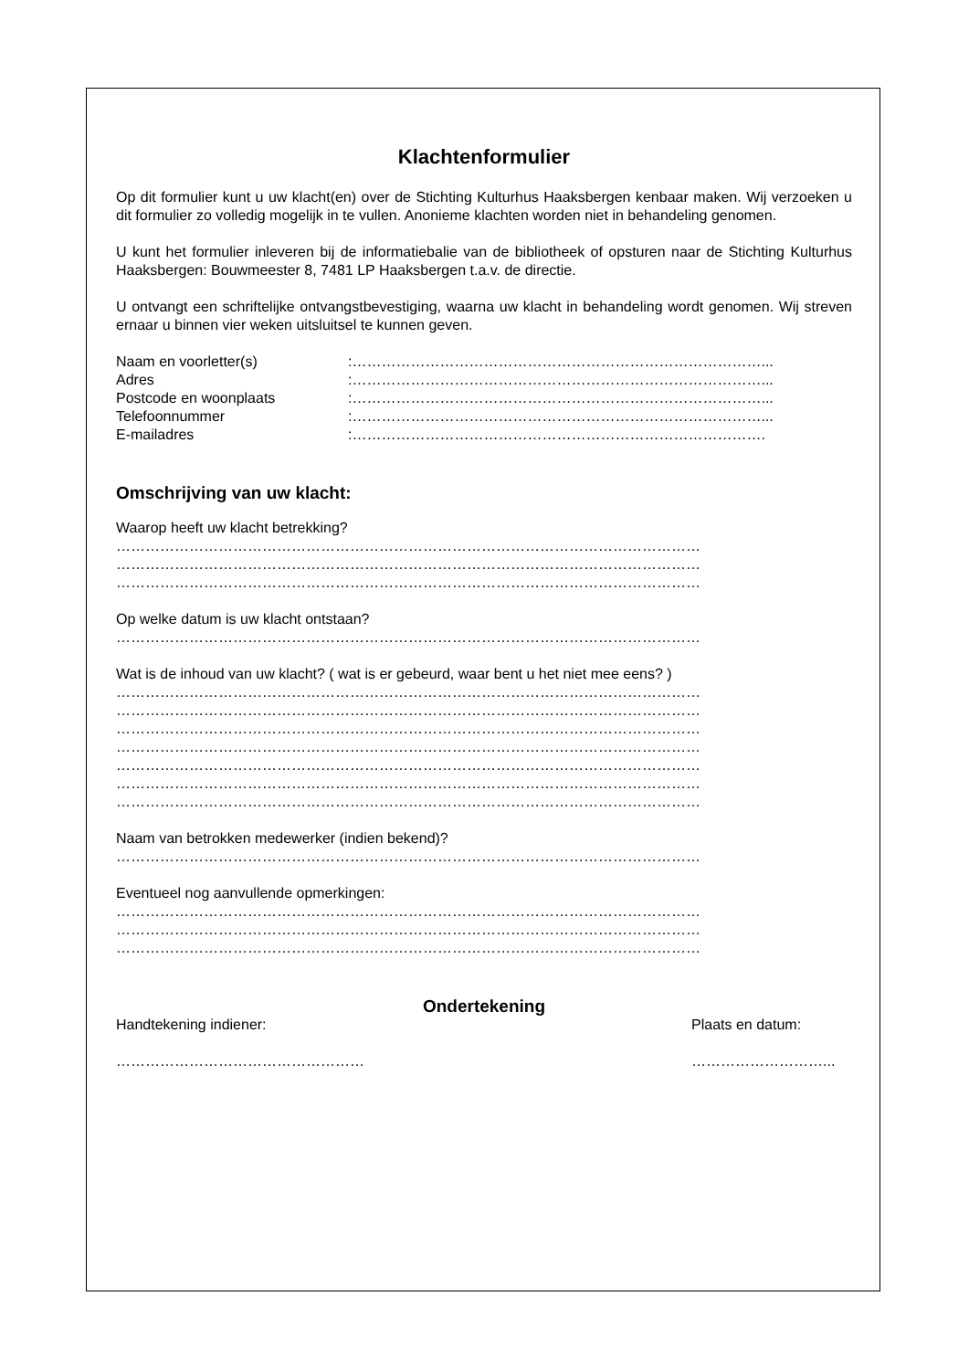Klachtenformulier
Op dit formulier kunt u uw klacht(en) over de Stichting Kulturhus Haaksbergen kenbaar maken. Wij verzoeken u dit formulier zo volledig mogelijk in te vullen. Anonieme klachten worden niet in behandeling genomen.
U kunt het formulier inleveren bij de informatiebalie van de bibliotheek of opsturen naar de Stichting Kulturhus Haaksbergen: Bouwmeester 8, 7481 LP Haaksbergen t.a.v. de directie.
U ontvangt een schriftelijke ontvangstbevestiging, waarna uw klacht in behandeling wordt genomen. Wij streven ernaar u binnen vier weken uitsluitsel te kunnen geven.
Naam en voorletter(s):…………………………………………………………………………...
Adres:…………………………………………………………………………...
Postcode en woonplaats:…………………………………………………………………………...
Telefoonnummer:…………………………………………………………………………...
E-mailadres:………………………………………………………………………….
Omschrijving van uw klacht:
Waarop heeft uw klacht betrekking?
…………………………………………………………………………………………………………
…………………………………………………………………………………………………………
…………………………………………………………………………………………………………
Op welke datum is uw klacht ontstaan?
…………………………………………………………………………………………………………
Wat is de inhoud van uw klacht? ( wat is er gebeurd, waar bent u het niet mee eens? )
…………………………………………………………………………………………………………
…………………………………………………………………………………………………………
…………………………………………………………………………………………………………
…………………………………………………………………………………………………………
…………………………………………………………………………………………………………
…………………………………………………………………………………………………………
…………………………………………………………………………………………………………
Naam van betrokken medewerker (indien bekend)?
…………………………………………………………………………………………………………
Eventueel nog aanvullende opmerkingen:
…………………………………………………………………………………………………………
…………………………………………………………………………………………………………
…………………………………………………………………………………………………………
Ondertekening
Handtekening indiener: Plaats en datum:
…………………………………………… ………………………...